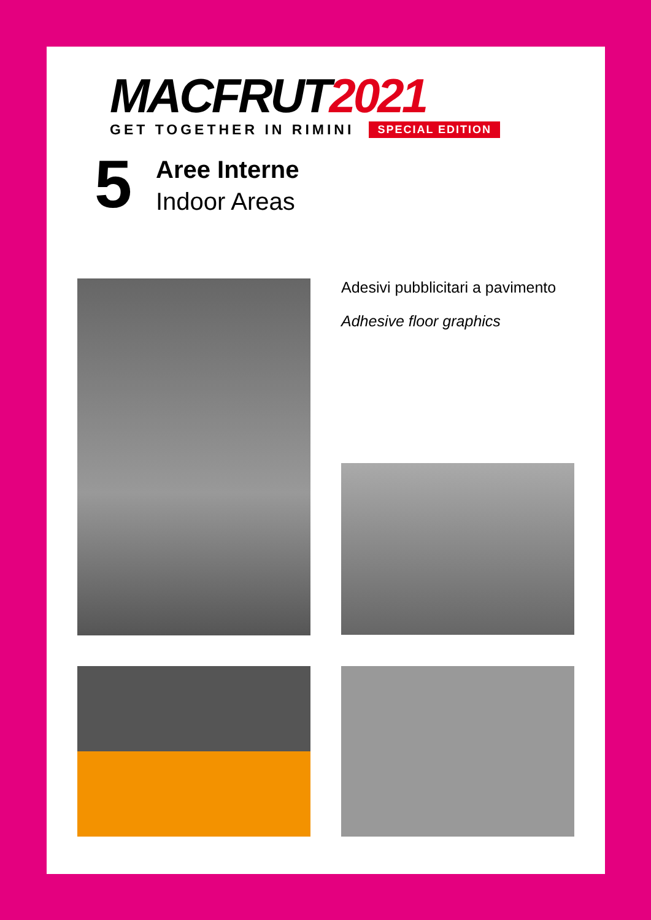MACFRUT2021
GET TOGETHER IN RIMINI SPECIAL EDITION
5
Aree Interne
Indoor Areas
Adesivi pubblicitari a pavimento
Adhesive floor graphics